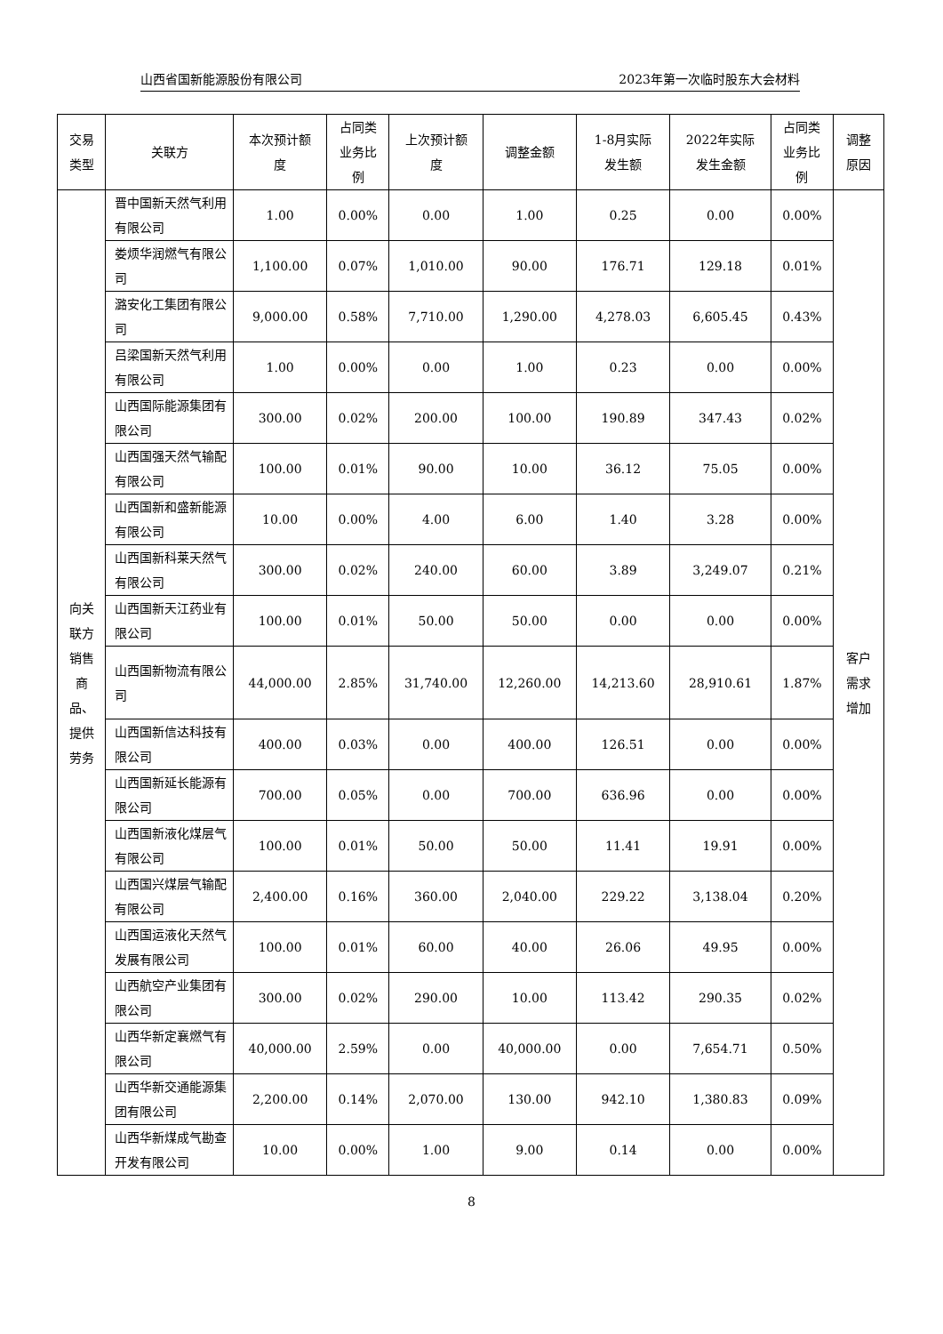山西省国新能源股份有限公司 2023年第一次临时股东大会材料
| 交易 类型 | 关联方 | 本次预计额 度 | 占同类 业务比 例 | 上次预计额 度 | 调整金额 | 1-8月实际 发生额 | 2022年实际 发生金额 | 占同类 业务比 例 | 调整 原因 |
| --- | --- | --- | --- | --- | --- | --- | --- | --- | --- |
| 向关 联方 销售 商 品、 提供 劳务 | 晋中国新天然气利用有限公司 | 1.00 | 0.00% | 0.00 | 1.00 | 0.25 | 0.00 | 0.00% | 客户 需求 增加 |
| | 娄烦华润燃气有限公司 | 1,100.00 | 0.07% | 1,010.00 | 90.00 | 176.71 | 129.18 | 0.01% | |
| | 潞安化工集团有限公司 | 9,000.00 | 0.58% | 7,710.00 | 1,290.00 | 4,278.03 | 6,605.45 | 0.43% | |
| | 吕梁国新天然气利用有限公司 | 1.00 | 0.00% | 0.00 | 1.00 | 0.23 | 0.00 | 0.00% | |
| | 山西国际能源集团有限公司 | 300.00 | 0.02% | 200.00 | 100.00 | 190.89 | 347.43 | 0.02% | |
| | 山西国强天然气输配有限公司 | 100.00 | 0.01% | 90.00 | 10.00 | 36.12 | 75.05 | 0.00% | |
| | 山西国新和盛新能源有限公司 | 10.00 | 0.00% | 4.00 | 6.00 | 1.40 | 3.28 | 0.00% | |
| | 山西国新科莱天然气有限公司 | 300.00 | 0.02% | 240.00 | 60.00 | 3.89 | 3,249.07 | 0.21% | |
| | 山西国新天江药业有限公司 | 100.00 | 0.01% | 50.00 | 50.00 | 0.00 | 0.00 | 0.00% | |
| | 山西国新物流有限公司 | 44,000.00 | 2.85% | 31,740.00 | 12,260.00 | 14,213.60 | 28,910.61 | 1.87% | |
| | 山西国新信达科技有限公司 | 400.00 | 0.03% | 0.00 | 400.00 | 126.51 | 0.00 | 0.00% | |
| | 山西国新延长能源有限公司 | 700.00 | 0.05% | 0.00 | 700.00 | 636.96 | 0.00 | 0.00% | |
| | 山西国新液化煤层气有限公司 | 100.00 | 0.01% | 50.00 | 50.00 | 11.41 | 19.91 | 0.00% | |
| | 山西国兴煤层气输配有限公司 | 2,400.00 | 0.16% | 360.00 | 2,040.00 | 229.22 | 3,138.04 | 0.20% | |
| | 山西国运液化天然气发展有限公司 | 100.00 | 0.01% | 60.00 | 40.00 | 26.06 | 49.95 | 0.00% | |
| | 山西航空产业集团有限公司 | 300.00 | 0.02% | 290.00 | 10.00 | 113.42 | 290.35 | 0.02% | |
| | 山西华新定襄燃气有限公司 | 40,000.00 | 2.59% | 0.00 | 40,000.00 | 0.00 | 7,654.71 | 0.50% | |
| | 山西华新交通能源集团有限公司 | 2,200.00 | 0.14% | 2,070.00 | 130.00 | 942.10 | 1,380.83 | 0.09% | |
| | 山西华新煤成气勘查开发有限公司 | 10.00 | 0.00% | 1.00 | 9.00 | 0.14 | 0.00 | 0.00% | |
8